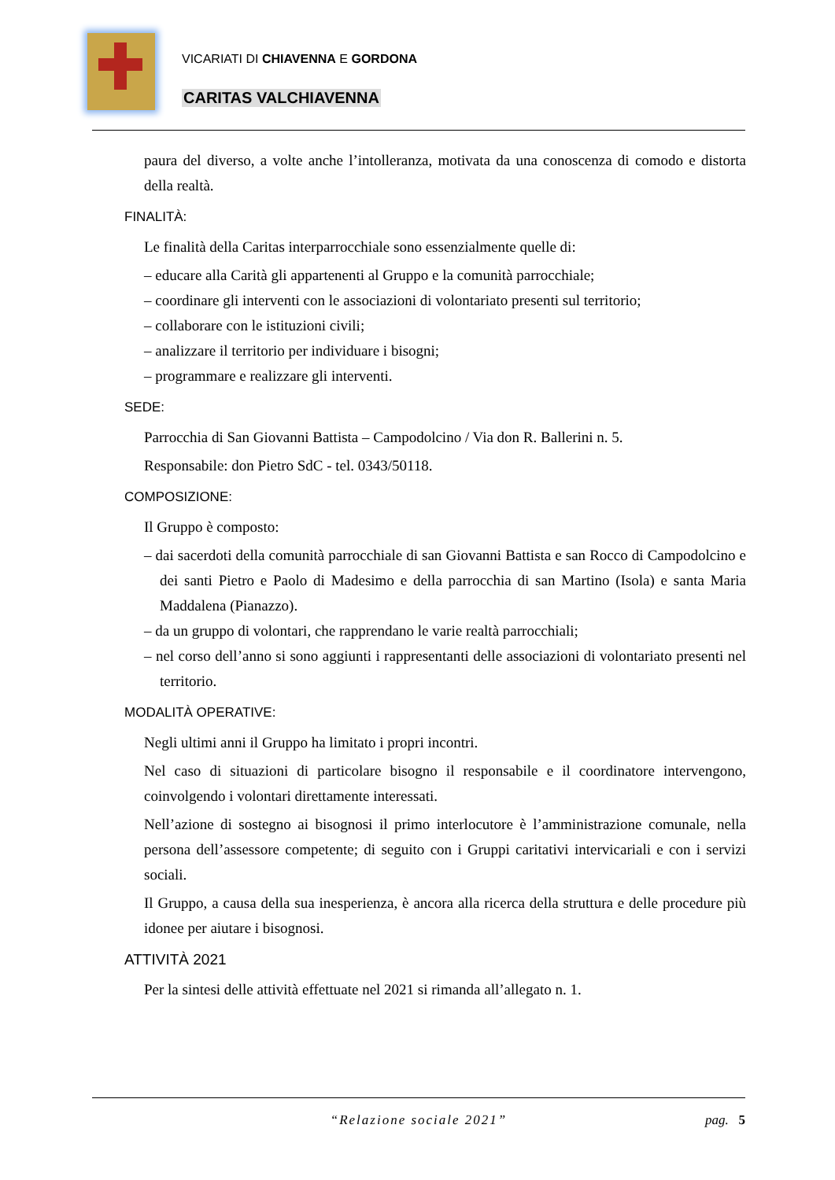VICARIATI DI CHIAVENNA E GORDONA
CARITAS VALCHIAVENNA
paura del diverso, a volte anche l’intolleranza, motivata da una conoscenza di comodo e distorta della realtà.
FINALITÀ:
Le finalità della Caritas interparrocchiale sono essenzialmente quelle di:
– educare alla Carità gli appartenenti al Gruppo e la comunità parrocchiale;
– coordinare gli interventi con le associazioni di volontariato presenti sul territorio;
– collaborare con le istituzioni civili;
– analizzare il territorio per individuare i bisogni;
– programmare e realizzare gli interventi.
SEDE:
Parrocchia di San Giovanni Battista – Campodolcino / Via don R. Ballerini n. 5.
Responsabile: don Pietro SdC - tel. 0343/50118.
COMPOSIZIONE:
Il Gruppo è composto:
– dai sacerdoti della comunità parrocchiale di san Giovanni Battista e san Rocco di Campodolcino e dei santi Pietro e Paolo di Madesimo e della parrocchia di san Martino (Isola) e santa Maria Maddalena (Pianazzo).
– da un gruppo di volontari, che rapprendano le varie realtà parrocchiali;
– nel corso dell’anno si sono aggiunti i rappresentanti delle associazioni di volontariato presenti nel territorio.
MODALITÀ OPERATIVE:
Negli ultimi anni il Gruppo ha limitato i propri incontri.
Nel caso di situazioni di particolare bisogno il responsabile e il coordinatore intervengono, coinvolgendo i volontari direttamente interessati.
Nell’azione di sostegno ai bisognosi il primo interlocutore è l’amministrazione comunale, nella persona dell’assessore competente; di seguito con i Gruppi caritativi intervicariali e con i servizi sociali.
Il Gruppo, a causa della sua inesperienza, è ancora alla ricerca della struttura e delle procedure più idonee per aiutare i bisognosi.
ATTIVITÀ 2021
Per la sintesi delle attività effettuate nel 2021 si rimanda all’allegato n. 1.
“Relazione sociale 2021”
pag. 5